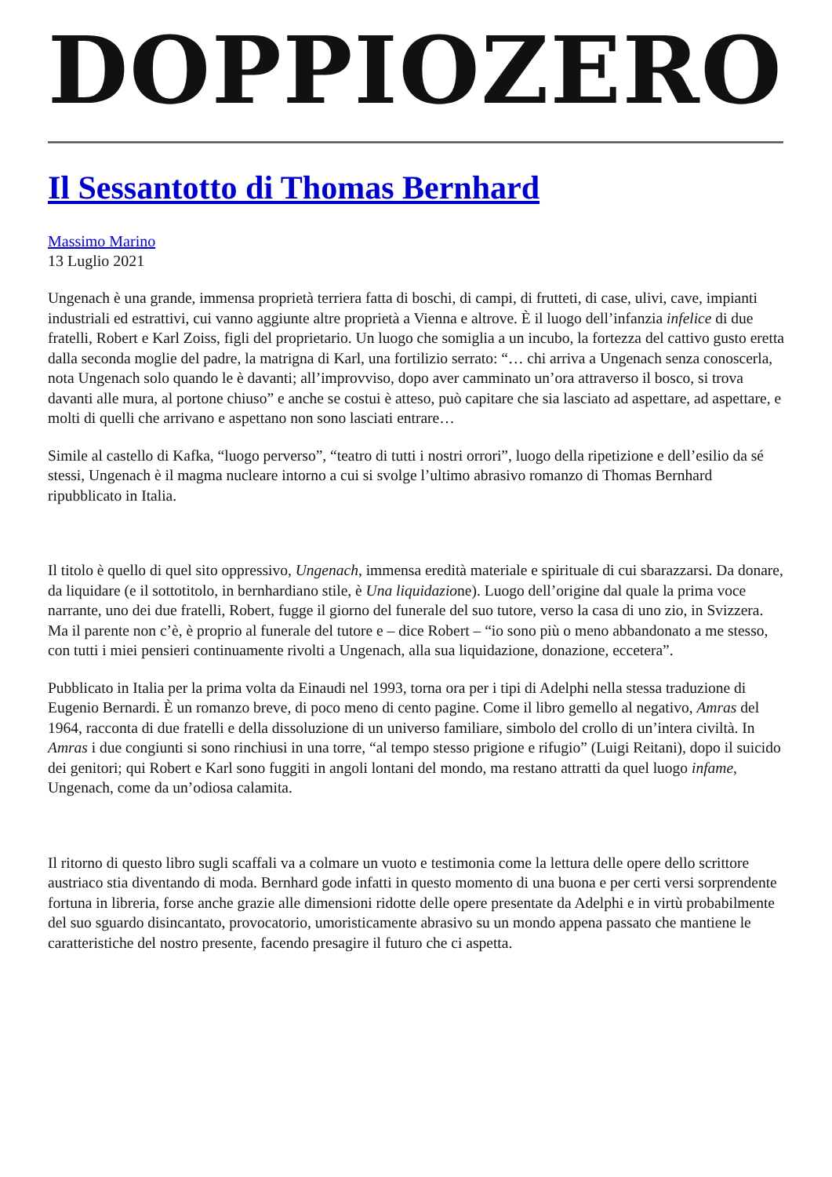DOPPIOZERO
Il Sessantotto di Thomas Bernhard
Massimo Marino
13 Luglio 2021
Ungenach è una grande, immensa proprietà terriera fatta di boschi, di campi, di frutteti, di case, ulivi, cave, impianti industriali ed estrattivi, cui vanno aggiunte altre proprietà a Vienna e altrove. È il luogo dell’infanzia infelice di due fratelli, Robert e Karl Zoiss, figli del proprietario. Un luogo che somiglia a un incubo, la fortezza del cattivo gusto eretta dalla seconda moglie del padre, la matrigna di Karl, una fortilizio serrato: “… chi arriva a Ungenach senza conoscerla, nota Ungenach solo quando le è davanti; all’improvviso, dopo aver camminato un’ora attraverso il bosco, si trova davanti alle mura, al portone chiuso” e anche se costui è atteso, può capitare che sia lasciato ad aspettare, ad aspettare, e molti di quelli che arrivano e aspettano non sono lasciati entrare…
Simile al castello di Kafka, “luogo perverso”, “teatro di tutti i nostri orrori”, luogo della ripetizione e dell’esilio da sé stessi, Ungenach è il magma nucleare intorno a cui si svolge l’ultimo abrasivo romanzo di Thomas Bernhard ripubblicato in Italia.
Il titolo è quello di quel sito oppressivo, Ungenach, immensa eredità materiale e spirituale di cui sbarazzarsi. Da donare, da liquidare (e il sottotitolo, in bernhardiano stile, è Una liquidazione). Luogo dell’origine dal quale la prima voce narrante, uno dei due fratelli, Robert, fugge il giorno del funerale del suo tutore, verso la casa di uno zio, in Svizzera. Ma il parente non c’è, è proprio al funerale del tutore e – dice Robert – “io sono più o meno abbandonato a me stesso, con tutti i miei pensieri continuamente rivolti a Ungenach, alla sua liquidazione, donazione, eccetera”.
Pubblicato in Italia per la prima volta da Einaudi nel 1993, torna ora per i tipi di Adelphi nella stessa traduzione di Eugenio Bernardi. È un romanzo breve, di poco meno di cento pagine. Come il libro gemello al negativo, Amras del 1964, racconta di due fratelli e della dissoluzione di un universo familiare, simbolo del crollo di un’intera civiltà. In Amras i due congiunti si sono rinchiusi in una torre, “al tempo stesso prigione e rifugio” (Luigi Reitani), dopo il suicido dei genitori; qui Robert e Karl sono fuggiti in angoli lontani del mondo, ma restano attratti da quel luogo infame, Ungenach, come da un’odiosa calamita.
Il ritorno di questo libro sugli scaffali va a colmare un vuoto e testimonia come la lettura delle opere dello scrittore austriaco stia diventando di moda. Bernhard gode infatti in questo momento di una buona e per certi versi sorprendente fortuna in libreria, forse anche grazie alle dimensioni ridotte delle opere presentate da Adelphi e in virtù probabilmente del suo sguardo disincantato, provocatorio, umoristicamente abrasivo su un mondo appena passato che mantiene le caratteristiche del nostro presente, facendo presagire il futuro che ci aspetta.